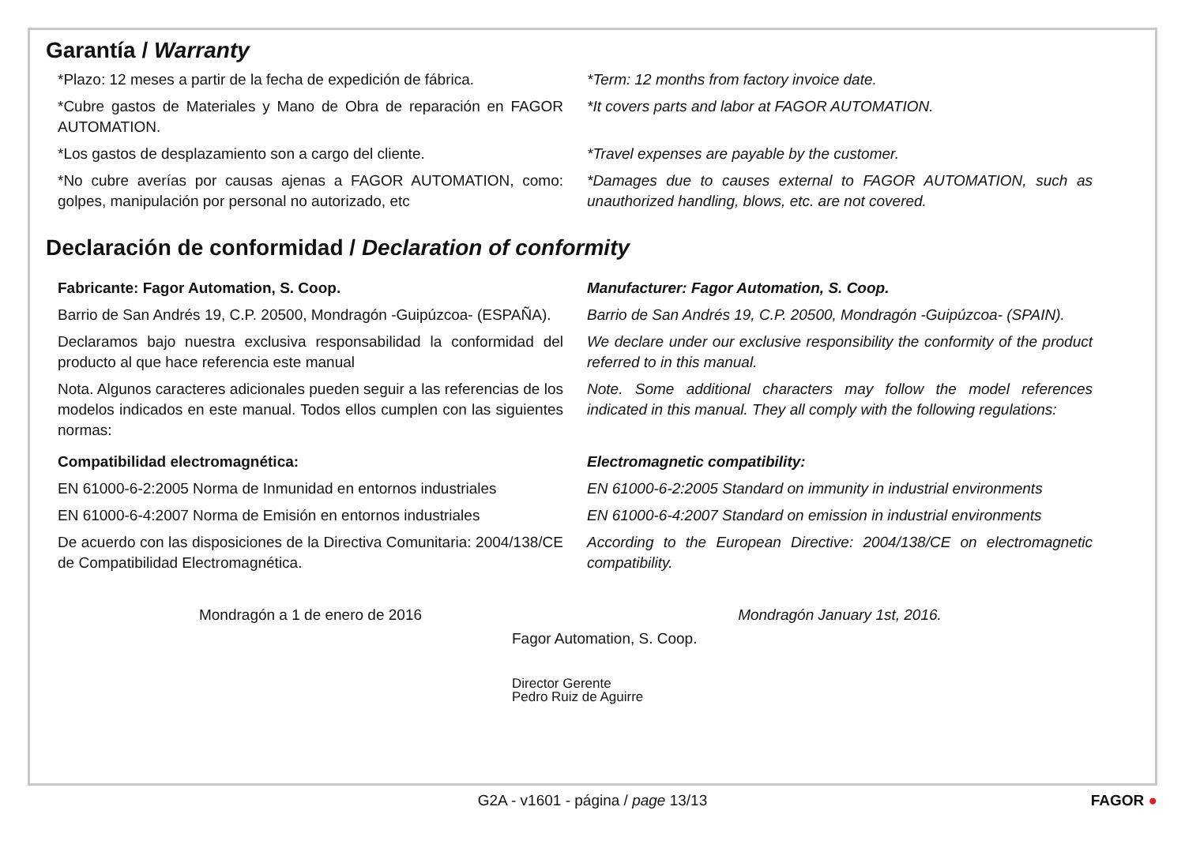Garantía / Warranty
*Plazo: 12 meses a partir de la fecha de expedición de fábrica.
*Term: 12 months from factory invoice date.
*Cubre gastos de Materiales y Mano de Obra de reparación en FAGOR AUTOMATION.
*It covers parts and labor at FAGOR AUTOMATION.
*Los gastos de desplazamiento son a cargo del cliente. *Travel expenses are payable by the customer.
*No cubre averías por causas ajenas a FAGOR AUTOMATION, como: golpes, manipulación por personal no autorizado, etc
*Damages due to causes external to FAGOR AUTOMATION, such as unauthorized handling, blows, etc. are not covered.
Declaración de conformidad / Declaration of conformity
Fabricante: Fagor Automation, S. Coop. Manufacturer: Fagor Automation, S. Coop.
Barrio de San Andrés 19, C.P. 20500, Mondragón -Guipúzcoa- (ESPAÑA).
Barrio de San Andrés 19, C.P. 20500, Mondragón -Guipúzcoa- (SPAIN).
Declaramos bajo nuestra exclusiva responsabilidad la conformidad del producto al que hace referencia este manual
We declare under our exclusive responsibility the conformity of the product referred to in this manual.
Nota. Algunos caracteres adicionales pueden seguir a las referencias de los modelos indicados en este manual. Todos ellos cumplen con las siguientes normas:
Note. Some additional characters may follow the model references indicated in this manual. They all comply with the following regulations:
Compatibilidad electromagnética: Electromagnetic compatibility:
EN 61000-6-2:2005 Norma de Inmunidad en entornos industriales
EN 61000-6-2:2005 Standard on immunity in industrial environments
EN 61000-6-4:2007 Norma de Emisión en entornos industriales
EN 61000-6-4:2007 Standard on emission in industrial environments
De acuerdo con las disposiciones de la Directiva Comunitaria: 2004/138/CE de Compatibilidad Electromagnética.
According to the European Directive: 2004/138/CE on electromagnetic compatibility.
Mondragón a 1 de enero de 2016 Mondragón January 1st, 2016.
Fagor Automation, S. Coop.
Director Gerente
Pedro Ruiz de Aguirre
G2A - v1601 - página / page 13/13 FAGOR ●